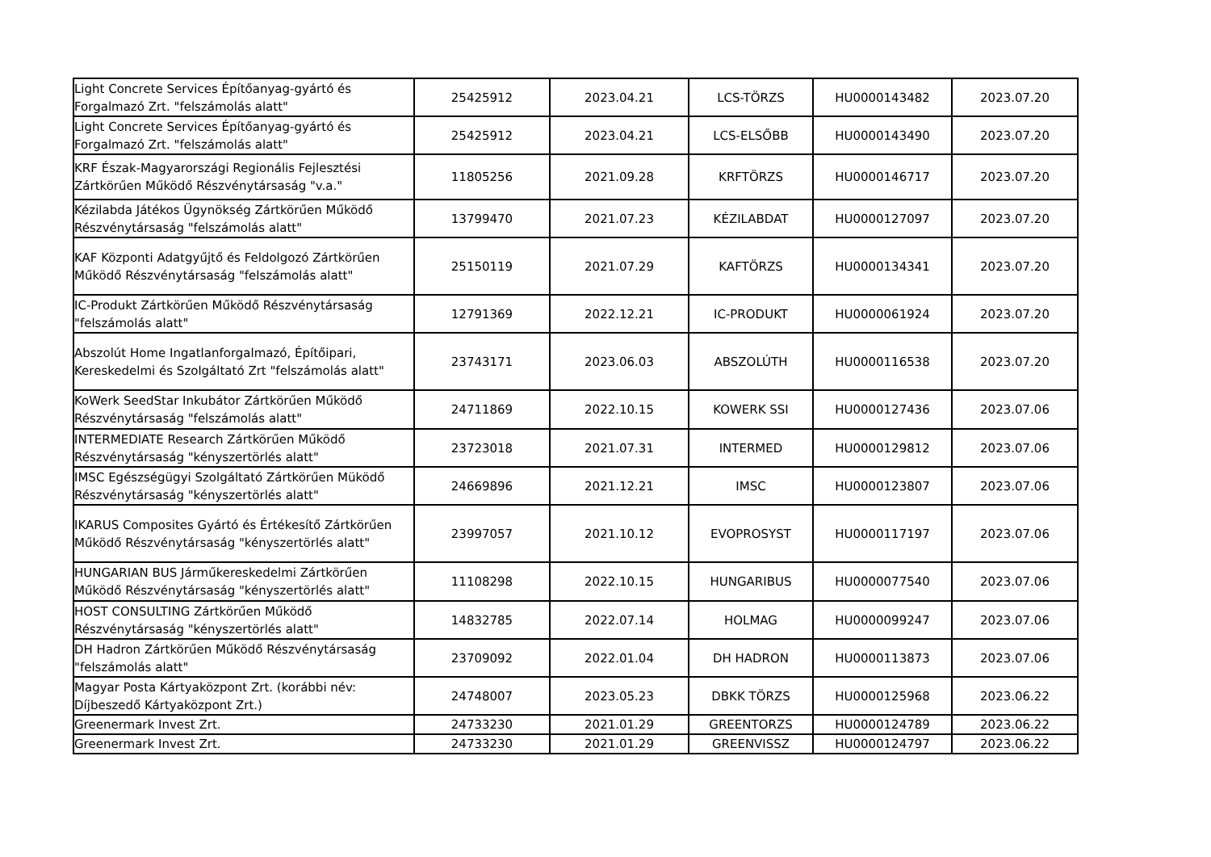| Light Concrete Services Építőanyag-gyártó és Forgalmazó Zrt. "felszámolás alatt" | 25425912 | 2023.04.21 | LCS-TÖRZS | HU0000143482 | 2023.07.20 |
| Light Concrete Services Építőanyag-gyártó és Forgalmazó Zrt. "felszámolás alatt" | 25425912 | 2023.04.21 | LCS-ELSŐBB | HU0000143490 | 2023.07.20 |
| KRF Észak-Magyarországi Regionális Fejlesztési Zártkörűen Működő Részvénytársaság "v.a." | 11805256 | 2021.09.28 | KRFTÖRZS | HU0000146717 | 2023.07.20 |
| Kézilabda Játékos Ügynökség Zártkörűen Működő Részvénytársaság "felszámolás alatt" | 13799470 | 2021.07.23 | KÉZILABDAT | HU0000127097 | 2023.07.20 |
| KAF Központi Adatgyűjtő és Feldolgozó Zártkörűen Működő Részvénytársaság "felszámolás alatt" | 25150119 | 2021.07.29 | KAFTÖRZS | HU0000134341 | 2023.07.20 |
| IC-Produkt Zártkörűen Működő Részvénytársaság "felszámolás alatt" | 12791369 | 2022.12.21 | IC-PRODUKT | HU0000061924 | 2023.07.20 |
| Abszolút Home Ingatlanforgalmazó, Építőipari, Kereskedelmi és Szolgáltató Zrt "felszámolás alatt" | 23743171 | 2023.06.03 | ABSZOLÚTH | HU0000116538 | 2023.07.20 |
| KoWerk SeedStar Inkubátor Zártkörűen Működő Részvénytársaság "felszámolás alatt" | 24711869 | 2022.10.15 | KOWERK SSI | HU0000127436 | 2023.07.06 |
| INTERMEDIATE Research Zártkörűen Működő Részvénytársaság "kényszertörlés alatt" | 23723018 | 2021.07.31 | INTERMED | HU0000129812 | 2023.07.06 |
| IMSC Egészségügyi Szolgáltató Zártkörűen Müködő Részvénytársaság "kényszertörlés alatt" | 24669896 | 2021.12.21 | IMSC | HU0000123807 | 2023.07.06 |
| IKARUS Composites Gyártó és Értékesítő Zártkörűen Működő Részvénytársaság "kényszertörlés alatt" | 23997057 | 2021.10.12 | EVOPROSYST | HU0000117197 | 2023.07.06 |
| HUNGARIAN BUS Járműkereskedelmi Zártkörűen Működő Részvénytársaság "kényszertörlés alatt" | 11108298 | 2022.10.15 | HUNGARIBUS | HU0000077540 | 2023.07.06 |
| HOST CONSULTING Zártkörűen Működő Részvénytársaság "kényszertörlés alatt" | 14832785 | 2022.07.14 | HOLMAG | HU0000099247 | 2023.07.06 |
| DH Hadron Zártkörűen Működő Részvénytársaság "felszámolás alatt" | 23709092 | 2022.01.04 | DH HADRON | HU0000113873 | 2023.07.06 |
| Magyar Posta Kártyaközpont Zrt. (korábbi név: Díjbeszedő Kártyaközpont Zrt.) | 24748007 | 2023.05.23 | DBKK TÖRZS | HU0000125968 | 2023.06.22 |
| Greenermark Invest Zrt. | 24733230 | 2021.01.29 | GREENTORZS | HU0000124789 | 2023.06.22 |
| Greenermark Invest Zrt. | 24733230 | 2021.01.29 | GREENVISSZ | HU0000124797 | 2023.06.22 |